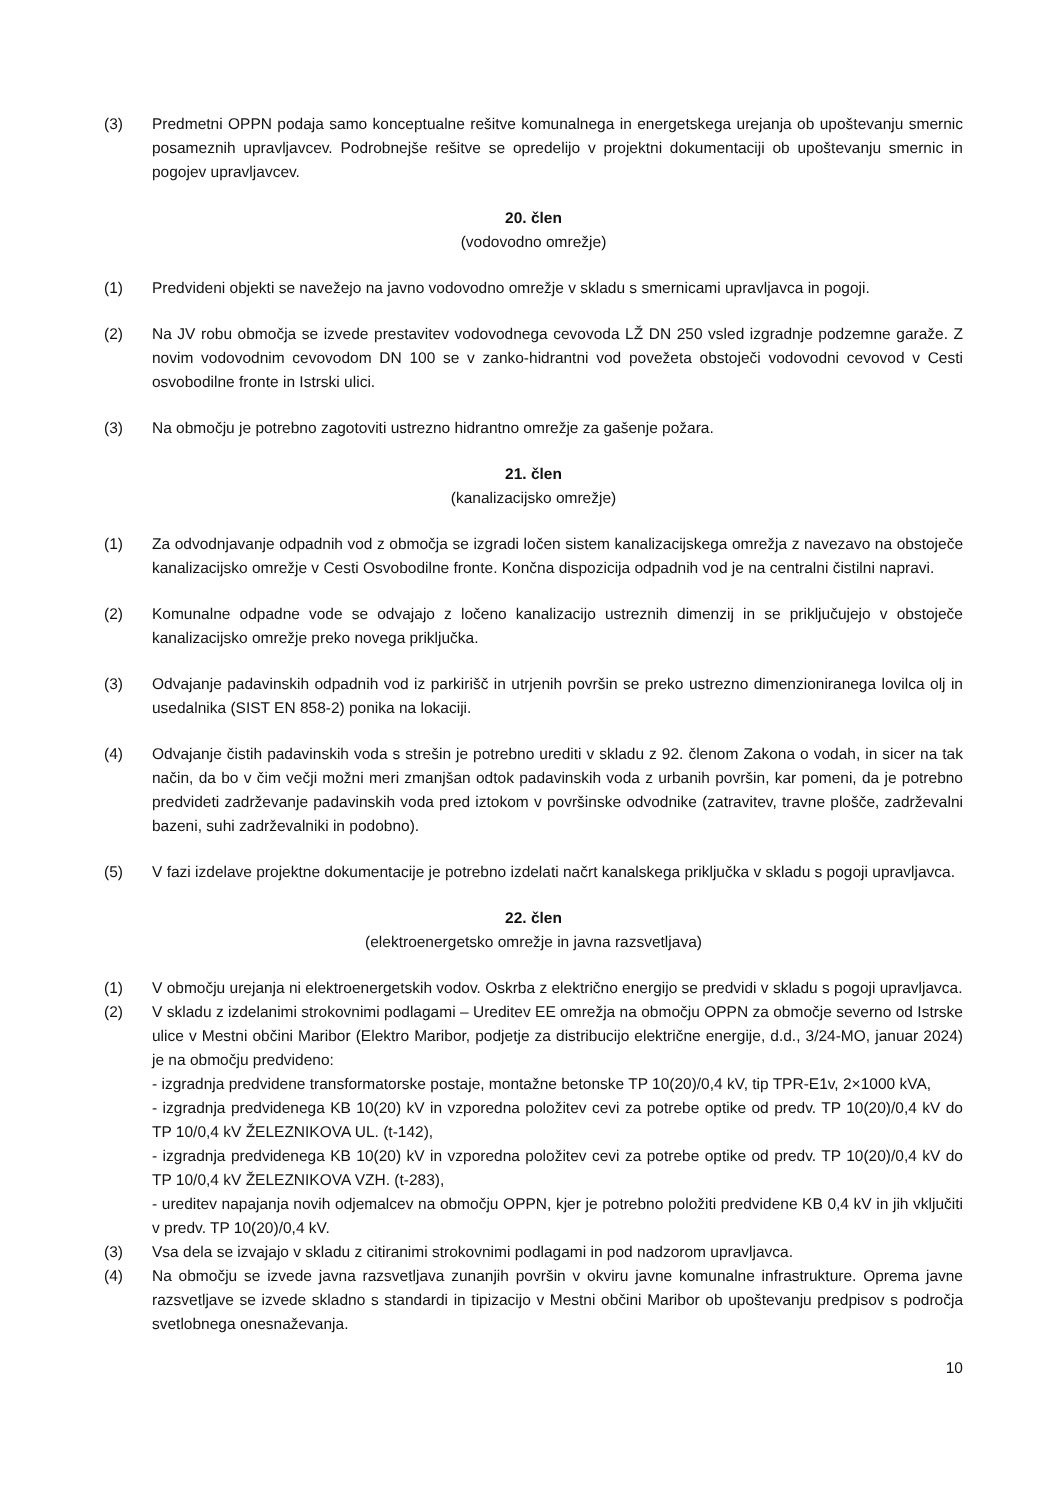(3) Predmetni OPPN podaja samo konceptualne rešitve komunalnega in energetskega urejanja ob upoštevanju smernic posameznih upravljavcev. Podrobnejše rešitve se opredelijo v projektni dokumentaciji ob upoštevanju smernic in pogojev upravljavcev.
20. člen
(vodovodno omrežje)
(1) Predvideni objekti se navežejo na javno vodovodno omrežje v skladu s smernicami upravljavca in pogoji.
(2) Na JV robu območja se izvede prestavitev vodovodnega cevovoda LŽ DN 250 vsled izgradnje podzemne garaže. Z novim vodovodnim cevovodom DN 100 se v zanko-hidrantni vod povežeta obstoječi vodovodni cevovod v Cesti osvobodilne fronte in Istrski ulici.
(3) Na območju je potrebno zagotoviti ustrezno hidrantno omrežje za gašenje požara.
21. člen
(kanalizacijsko omrežje)
(1) Za odvodnjavanje odpadnih vod z območja se izgradi ločen sistem kanalizacijskega omrežja z navezavo na obstoječe kanalizacijsko omrežje v Cesti Osvobodilne fronte. Končna dispozicija odpadnih vod je na centralni čistilni napravi.
(2) Komunalne odpadne vode se odvajajo z ločeno kanalizacijo ustreznih dimenzij in se priključujejo v obstoječe kanalizacijsko omrežje preko novega priključka.
(3) Odvajanje padavinskih odpadnih vod iz parkirišč in utrjenih površin se preko ustrezno dimenzioniranega lovilca olj in usedalnika (SIST EN 858-2) ponika na lokaciji.
(4) Odvajanje čistih padavinskih voda s strešin je potrebno urediti v skladu z 92. členom Zakona o vodah, in sicer na tak način, da bo v čim večji možni meri zmanjšan odtok padavinskih voda z urbanih površin, kar pomeni, da je potrebno predvideti zadrževanje padavinskih voda pred iztokom v površinske odvodnike (zatravitev, travne plošče, zadrževalni bazeni, suhi zadrževalniki in podobno).
(5) V fazi izdelave projektne dokumentacije je potrebno izdelati načrt kanalskega priključka v skladu s pogoji upravljavca.
22. člen
(elektroenergetsko omrežje in javna razsvetljava)
(1) V območju urejanja ni elektroenergetskih vodov. Oskrba z električno energijo se predvidi v skladu s pogoji upravljavca.
(2) V skladu z izdelanimi strokovnimi podlagami – Ureditev EE omrežja na območju OPPN za območje severno od Istrske ulice v Mestni občini Maribor (Elektro Maribor, podjetje za distribucijo električne energije, d.d., 3/24-MO, januar 2024) je na območju predvideno:
- izgradnja predvidene transformatorske postaje, montažne betonske TP 10(20)/0,4 kV, tip TPR-E1v, 2×1000 kVA,
- izgradnja predvidenega KB 10(20) kV in vzporedna položitev cevi za potrebe optike od predv. TP 10(20)/0,4 kV do TP 10/0,4 kV ŽELEZNIKOVA UL. (t-142),
- izgradnja predvidenega KB 10(20) kV in vzporedna položitev cevi za potrebe optike od predv. TP 10(20)/0,4 kV do TP 10/0,4 kV ŽELEZNIKOVA VZH. (t-283),
- ureditev napajanja novih odjemalcev na območju OPPN, kjer je potrebno položiti predvidene KB 0,4 kV in jih vključiti v predv. TP 10(20)/0,4 kV.
(3) Vsa dela se izvajajo v skladu z citiranimi strokovnimi podlagami in pod nadzorom upravljavca.
(4) Na območju se izvede javna razsvetljava zunanjih površin v okviru javne komunalne infrastrukture. Oprema javne razsvetljave se izvede skladno s standardi in tipizacijo v Mestni občini Maribor ob upoštevanju predpisov s področja svetlobnega onesnaževanja.
10